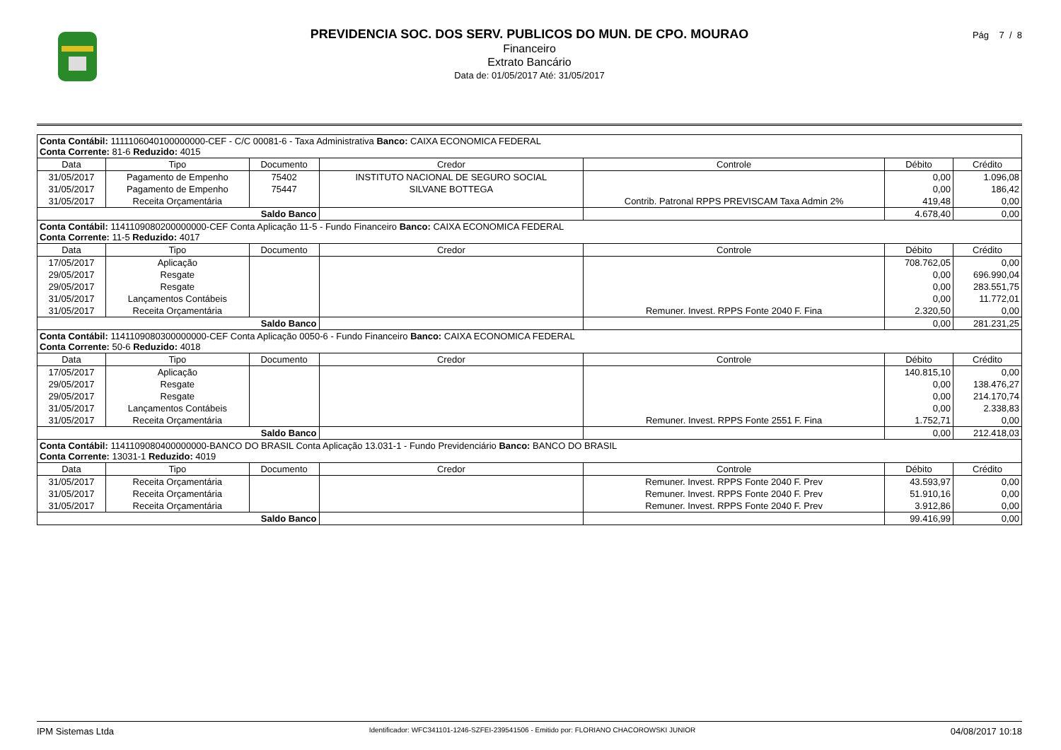PREVIDENCIA SOC. DOS SERV. PUBLICOS DO MUN. DE CPO. MOURAO
Financeiro
Extrato Bancário
Data de: 01/05/2017 Até: 31/05/2017
Pág 7 / 8
| Conta Contábil: 1111106040100000000-CEF - C/C 00081-6 - Taxa Administrativa Banco: CAIXA ECONOMICA FEDERAL Conta Corrente: 81-6 Reduzido: 4015 | | | | | | |
| Data | Tipo | Documento | Credor | Controle | Débito | Crédito |
| 31/05/2017 | Pagamento de Empenho | 75402 | INSTITUTO NACIONAL DE SEGURO SOCIAL | | 0,00 | 1.096,08 |
| 31/05/2017 | Pagamento de Empenho | 75447 | SILVANE BOTTEGA | | 0,00 | 186,42 |
| 31/05/2017 | Receita Orçamentária | | | Contrib. Patronal RPPS PREVISCAM Taxa Admin 2% | 419,48 | 0,00 |
| Saldo Banco | | | | | 4.678,40 | 0,00 |
| Conta Contábil: 1141109080200000000-CEF Conta Aplicação 11-5 - Fundo Financeiro Banco: CAIXA ECONOMICA FEDERAL Conta Corrente: 11-5 Reduzido: 4017 | | | | | | |
| Data | Tipo | Documento | Credor | Controle | Débito | Crédito |
| 17/05/2017 | Aplicação | | | | 708.762,05 | 0,00 |
| 29/05/2017 | Resgate | | | | 0,00 | 696.990,04 |
| 29/05/2017 | Resgate | | | | 0,00 | 283.551,75 |
| 31/05/2017 | Lançamentos Contábeis | | | | 0,00 | 11.772,01 |
| 31/05/2017 | Receita Orçamentária | | | Remuner. Invest. RPPS Fonte 2040 F. Fina | 2.320,50 | 0,00 |
| Saldo Banco | | | | | 0,00 | 281.231,25 |
| Conta Contábil: 1141109080300000000-CEF Conta Aplicação 0050-6 - Fundo Financeiro Banco: CAIXA ECONOMICA FEDERAL Conta Corrente: 50-6 Reduzido: 4018 | | | | | | |
| Data | Tipo | Documento | Credor | Controle | Débito | Crédito |
| 17/05/2017 | Aplicação | | | | 140.815,10 | 0,00 |
| 29/05/2017 | Resgate | | | | 0,00 | 138.476,27 |
| 29/05/2017 | Resgate | | | | 0,00 | 214.170,74 |
| 31/05/2017 | Lançamentos Contábeis | | | | 0,00 | 2.338,83 |
| 31/05/2017 | Receita Orçamentária | | | Remuner. Invest. RPPS Fonte 2551 F. Fina | 1.752,71 | 0,00 |
| Saldo Banco | | | | | 0,00 | 212.418,03 |
| Conta Contábil: 1141109080400000000-BANCO DO BRASIL Conta Aplicação 13.031-1 - Fundo Previdenciário Banco: BANCO DO BRASIL Conta Corrente: 13031-1 Reduzido: 4019 | | | | | | |
| Data | Tipo | Documento | Credor | Controle | Débito | Crédito |
| 31/05/2017 | Receita Orçamentária | | | Remuner. Invest. RPPS Fonte 2040 F. Prev | 43.593,97 | 0,00 |
| 31/05/2017 | Receita Orçamentária | | | Remuner. Invest. RPPS Fonte 2040 F. Prev | 51.910,16 | 0,00 |
| 31/05/2017 | Receita Orçamentária | | | Remuner. Invest. RPPS Fonte 2040 F. Prev | 3.912,86 | 0,00 |
| Saldo Banco | | | | | 99.416,99 | 0,00 |
IPM Sistemas Ltda Identificador: WFC341101-1246-SZFEI-239541506 - Emitido por: FLORIANO CHACOROWSKI JUNIOR 04/08/2017 10:18